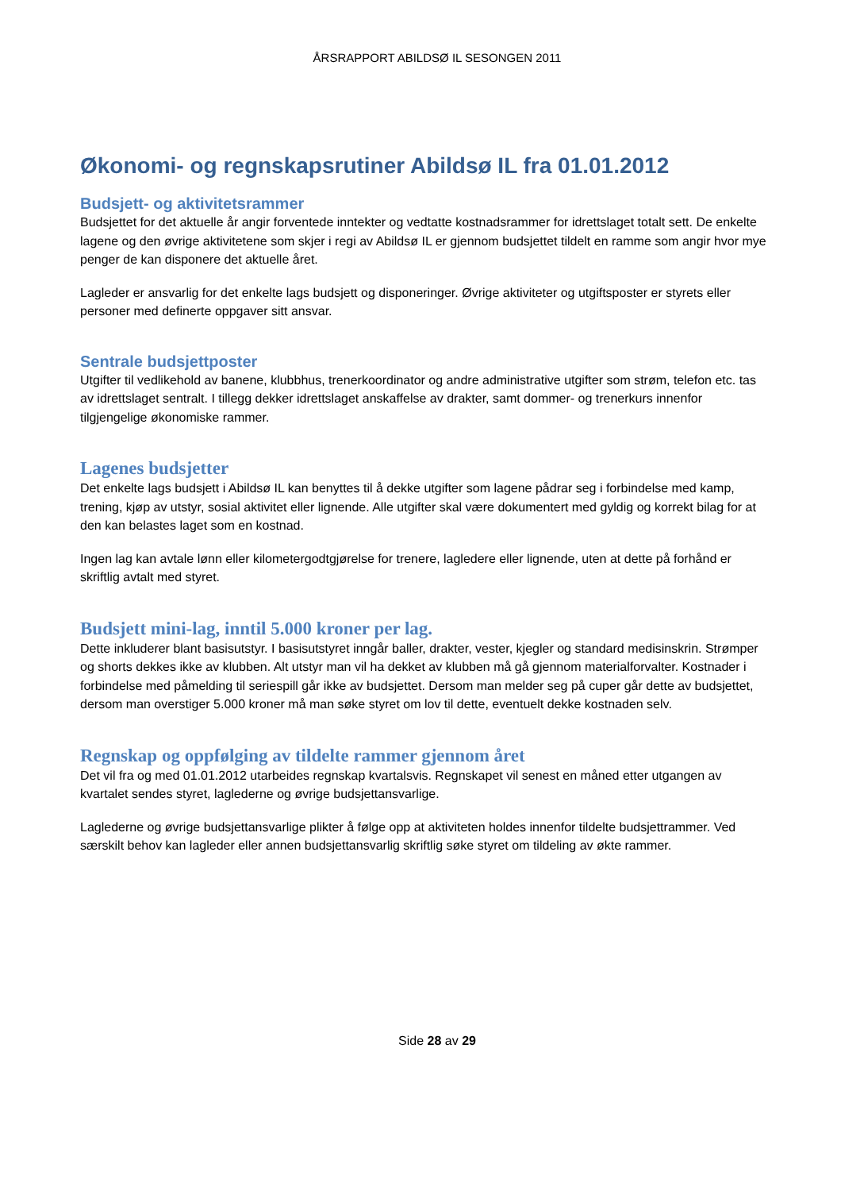ÅRSRAPPORT ABILDSØ IL SESONGEN 2011
Økonomi- og regnskapsrutiner Abildsø IL fra 01.01.2012
Budsjett- og aktivitetsrammer
Budsjettet for det aktuelle år angir forventede inntekter og vedtatte kostnadsrammer for idrettslaget totalt sett. De enkelte lagene og den øvrige aktivitetene som skjer i regi av Abildsø IL er gjennom budsjettet tildelt en ramme som angir hvor mye penger de kan disponere det aktuelle året.
Lagleder er ansvarlig for det enkelte lags budsjett og disponeringer. Øvrige aktiviteter og utgiftsposter er styrets eller personer med definerte oppgaver sitt ansvar.
Sentrale budsjettposter
Utgifter til vedlikehold av banene, klubbhus, trenerkoordinator og andre administrative utgifter som strøm, telefon etc. tas av idrettslaget sentralt. I tillegg dekker idrettslaget anskaffelse av drakter, samt dommer- og trenerkurs innenfor tilgjengelige økonomiske rammer.
Lagenes budsjetter
Det enkelte lags budsjett i Abildsø IL kan benyttes til å dekke utgifter som lagene pådrar seg i forbindelse med kamp, trening, kjøp av utstyr, sosial aktivitet eller lignende. Alle utgifter skal være dokumentert med gyldig og korrekt bilag for at den kan belastes laget som en kostnad.
Ingen lag kan avtale lønn eller kilometergodtgjørelse for trenere, lagledere eller lignende, uten at dette på forhånd er skriftlig avtalt med styret.
Budsjett mini-lag, inntil 5.000 kroner per lag.
Dette inkluderer blant basisutstyr. I basisutstyret inngår baller, drakter, vester, kjegler og standard medisinskrin. Strømper og shorts dekkes ikke av klubben. Alt utstyr man vil ha dekket av klubben må gå gjennom materialforvalter. Kostnader i forbindelse med påmelding til seriespill går ikke av budsjettet. Dersom man melder seg på cuper går dette av budsjettet, dersom man overstiger 5.000 kroner må man søke styret om lov til dette, eventuelt dekke kostnaden selv.
Regnskap og oppfølging av tildelte rammer gjennom året
Det vil fra og med 01.01.2012 utarbeides regnskap kvartalsvis. Regnskapet vil senest en måned etter utgangen av kvartalet sendes styret, laglederne og øvrige budsjettansvarlige.
Laglederne og øvrige budsjettansvarlige plikter å følge opp at aktiviteten holdes innenfor tildelte budsjettrammer. Ved særskilt behov kan lagleder eller annen budsjettansvarlig skriftlig søke styret om tildeling av økte rammer.
Side 28 av 29